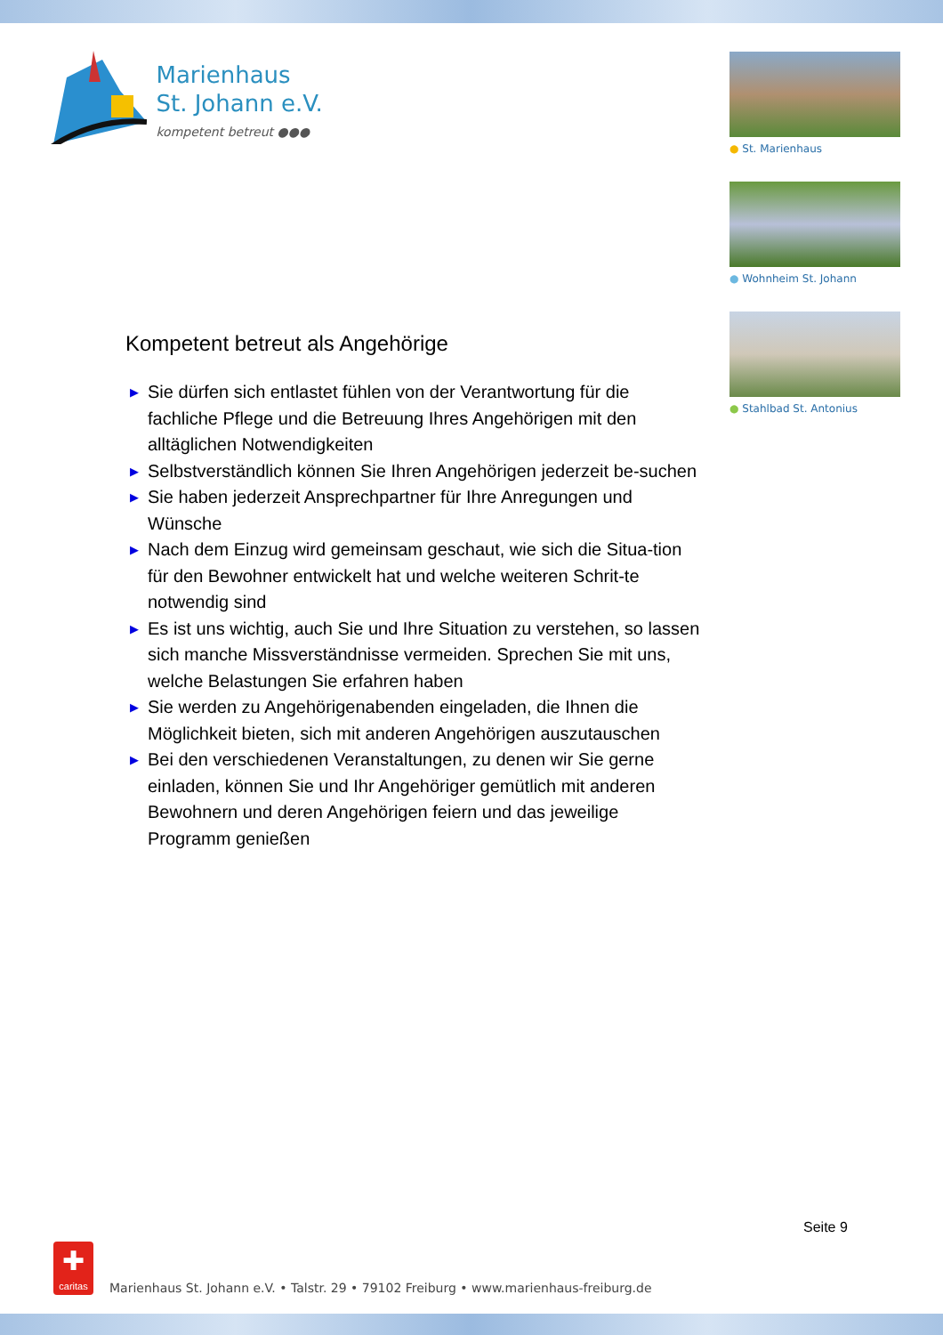Marienhaus
St. Johann e.V. kompetent betreut ●●●
● St. Marienhaus
● Wohnheim St. Johann
● Stahlbad St. Antonius
Kompetent betreut als Angehörige
▶ Sie dürfen sich entlastet fühlen von der Verantwortung für die fachliche Pflege und die Betreuung Ihres Angehörigen mit den alltäglichen Notwendigkeiten
▶ Selbstverständlich können Sie Ihren Angehörigen jederzeit be-suchen
▶ Sie haben jederzeit Ansprechpartner für Ihre Anregungen und Wünsche
▶ Nach dem Einzug wird gemeinsam geschaut, wie sich die Situa-tion für den Bewohner entwickelt hat und welche weiteren Schrit-te notwendig sind
▶ Es ist uns wichtig, auch Sie und Ihre Situation zu verstehen, so lassen sich manche Missverständnisse vermeiden. Sprechen Sie mit uns, welche Belastungen Sie erfahren haben
▶ Sie werden zu Angehörigenabenden eingeladen, die Ihnen die Möglichkeit bieten, sich mit anderen Angehörigen auszutauschen
▶ Bei den verschiedenen Veranstaltungen, zu denen wir Sie gerne einladen, können Sie und Ihr Angehöriger gemütlich mit anderen Bewohnern und deren Angehörigen feiern und das jeweilige Programm genießen
Seite 9
✚
caritas
Marienhaus St. Johann e.V. • Talstr. 29 • 79102 Freiburg • www.marienhaus-freiburg.de